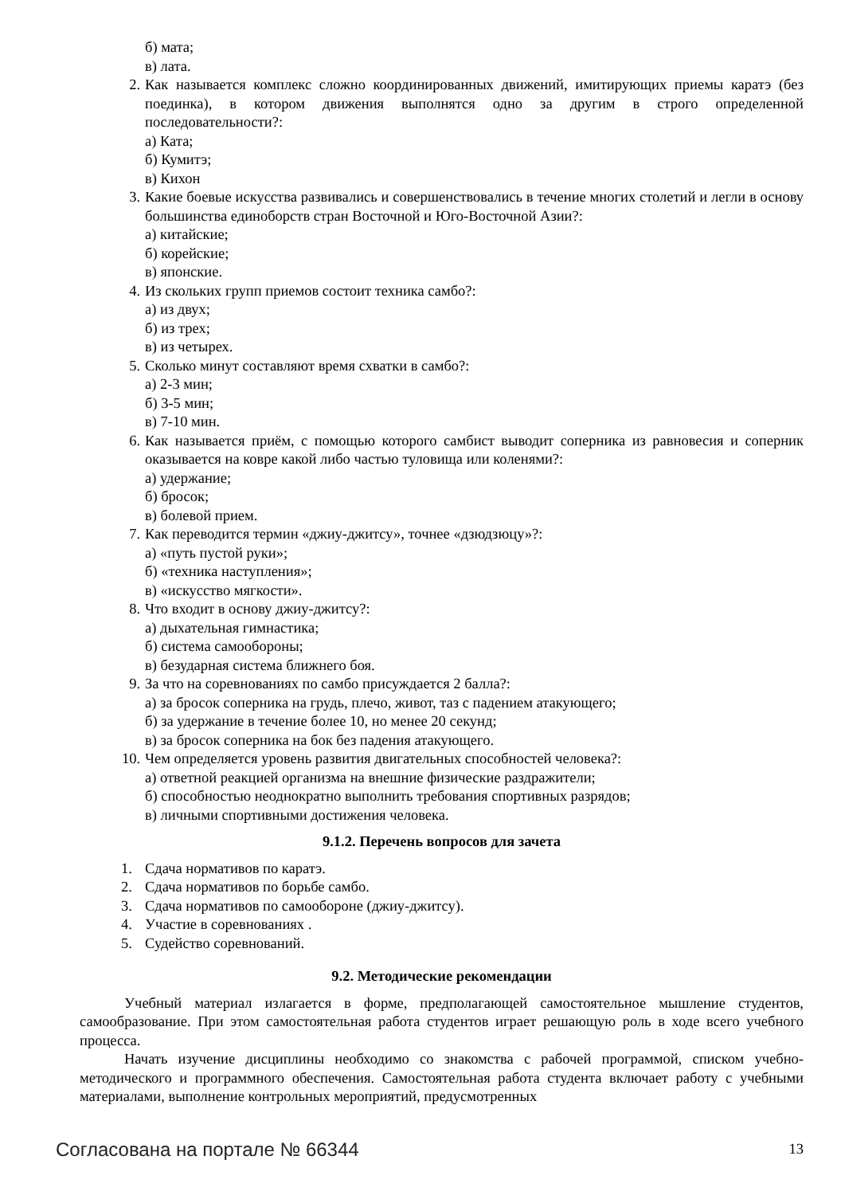б) мата;
в) лата.
2. Как называется комплекс сложно координированных движений, имитирующих приемы каратэ (без поединка), в котором движения выполнятся одно за другим в строго определенной последовательности?:
а) Ката;
б) Кумитэ;
в) Кихон
3. Какие боевые искусства развивались и совершенствовались в течение многих столетий и легли в основу большинства единоборств стран Восточной и Юго-Восточной Азии?:
а) китайские;
б) корейские;
в) японские.
4. Из скольких групп приемов состоит техника самбо?:
а) из двух;
б) из трех;
в) из четырех.
5. Сколько минут составляют время схватки в самбо?:
а) 2-3 мин;
б) 3-5 мин;
в) 7-10 мин.
6. Как называется приём, с помощью которого самбист выводит соперника из равновесия и соперник оказывается на ковре какой либо частью туловища или коленями?:
а) удержание;
б) бросок;
в) болевой прием.
7. Как переводится термин «джиу-джитсу», точнее «дзюдзюцу»?:
а) «путь пустой руки»;
б) «техника наступления»;
в) «искусство мягкости».
8. Что входит в основу джиу-джитсу?:
а) дыхательная гимнастика;
б) система самообороны;
в) безударная система ближнего боя.
9. За что на соревнованиях по самбо присуждается 2 балла?:
а) за бросок соперника на грудь, плечо, живот, таз с падением атакующего;
б) за удержание в течение более 10, но менее 20 секунд;
в) за бросок соперника на бок без падения атакующего.
10. Чем определяется уровень развития двигательных способностей человека?:
а) ответной реакцией организма на внешние физические раздражители;
б) способностью неоднократно выполнить требования спортивных разрядов;
в) личными спортивными достижения человека.
9.1.2. Перечень вопросов для зачета
1. Сдача нормативов по каратэ.
2. Сдача нормативов по борьбе самбо.
3. Сдача нормативов по самообороне (джиу-джитсу).
4. Участие в соревнованиях .
5. Судейство соревнований.
9.2. Методические рекомендации
Учебный материал излагается в форме, предполагающей самостоятельное мышление студентов, самообразование. При этом самостоятельная работа студентов играет решающую роль в ходе всего учебного процесса.
Начать изучение дисциплины необходимо со знакомства с рабочей программой, списком учебно-методического и программного обеспечения. Самостоятельная работа студента включает работу с учебными материалами, выполнение контрольных мероприятий, предусмотренных
Согласована на портале № 66344 13